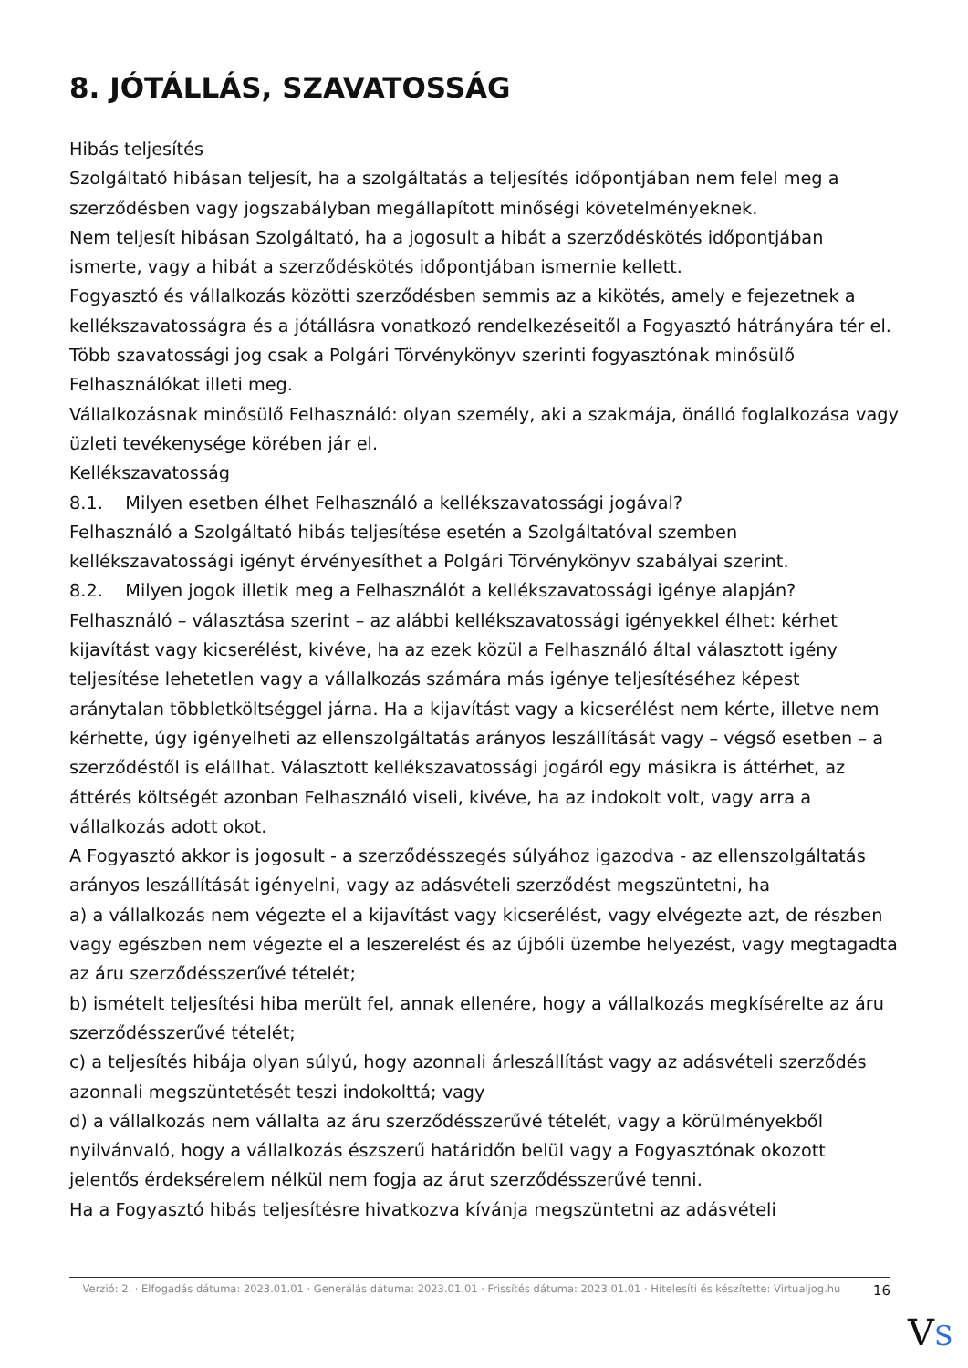8. JÓTÁLLÁS, SZAVATOSSÁG
Hibás teljesítés
Szolgáltató hibásan teljesít, ha a szolgáltatás a teljesítés időpontjában nem felel meg a szerződésben vagy jogszabályban megállapított minőségi követelményeknek.
Nem teljesít hibásan Szolgáltató, ha a jogosult a hibát a szerződéskötés időpontjában ismerte, vagy a hibát a szerződéskötés időpontjában ismernie kellett.
Fogyasztó és vállalkozás közötti szerződésben semmis az a kikötés, amely e fejezetnek a kellékszavatosságra és a jótállásra vonatkozó rendelkezéseitől a Fogyasztó hátrányára tér el.
Több szavatossági jog csak a Polgári Törvénykönyv szerinti fogyasztónak minősülő Felhasználókat illeti meg.
Vállalkozásnak minősülő Felhasználó: olyan személy, aki a szakmája, önálló foglalkozása vagy üzleti tevékenysége körében jár el.
Kellékszavatosság
8.1. Milyen esetben élhet Felhasználó a kellékszavatossági jogával?
Felhasználó a Szolgáltató hibás teljesítése esetén a Szolgáltatóval szemben kellékszavatossági igényt érvényesíthet a Polgári Törvénykönyv szabályai szerint.
8.2. Milyen jogok illetik meg a Felhasználót a kellékszavatossági igénye alapján?
Felhasználó – választása szerint – az alábbi kellékszavatossági igényekkel élhet: kérhet kijavítást vagy kicserélést, kivéve, ha az ezek közül a Felhasználó által választott igény teljesítése lehetetlen vagy a vállalkozás számára más igénye teljesítéséhez képest aránytalan többletköltséggel járna. Ha a kijavítást vagy a kicserélést nem kérte, illetve nem kérhette, úgy igényelheti az ellenszolgáltatás arányos leszállítását vagy – végső esetben – a szerződéstől is elállhat. Választott kellékszavatossági jogáról egy másikra is áttérhet, az áttérés költségét azonban Felhasználó viseli, kivéve, ha az indokolt volt, vagy arra a vállalkozás adott okot.
A Fogyasztó akkor is jogosult - a szerződésszegés súlyához igazodva - az ellenszolgáltatás arányos leszállítását igényelni, vagy az adásvételi szerződést megszüntetni, ha
a) a vállalkozás nem végezte el a kijavítást vagy kicserélést, vagy elvégezte azt, de részben vagy egészben nem végezte el a leszerelést és az újbóli üzembe helyezést, vagy megtagadta az áru szerződésszerűvé tételét;
b) ismételt teljesítési hiba merült fel, annak ellenére, hogy a vállalkozás megkísérelte az áru szerződésszerűvé tételét;
c) a teljesítés hibája olyan súlyú, hogy azonnali árleszállítást vagy az adásvételi szerződés azonnali megszüntetését teszi indokolttá; vagy
d) a vállalkozás nem vállalta az áru szerződésszerűvé tételét, vagy a körülményekből nyilvánvaló, hogy a vállalkozás észszerű határidőn belül vagy a Fogyasztónak okozott jelentős érdeksérelem nélkül nem fogja az árut szerződésszerűvé tenni.
Ha a Fogyasztó hibás teljesítésre hivatkozva kívánja megszüntetni az adásvételi
Verzió: 2. · Elfogadás dátuma: 2023.01.01 · Generálás dátuma: 2023.01.01 · Frissítés dátuma: 2023.01.01 · Hitelesíti és készítette: Virtualjog.hu
16
VS